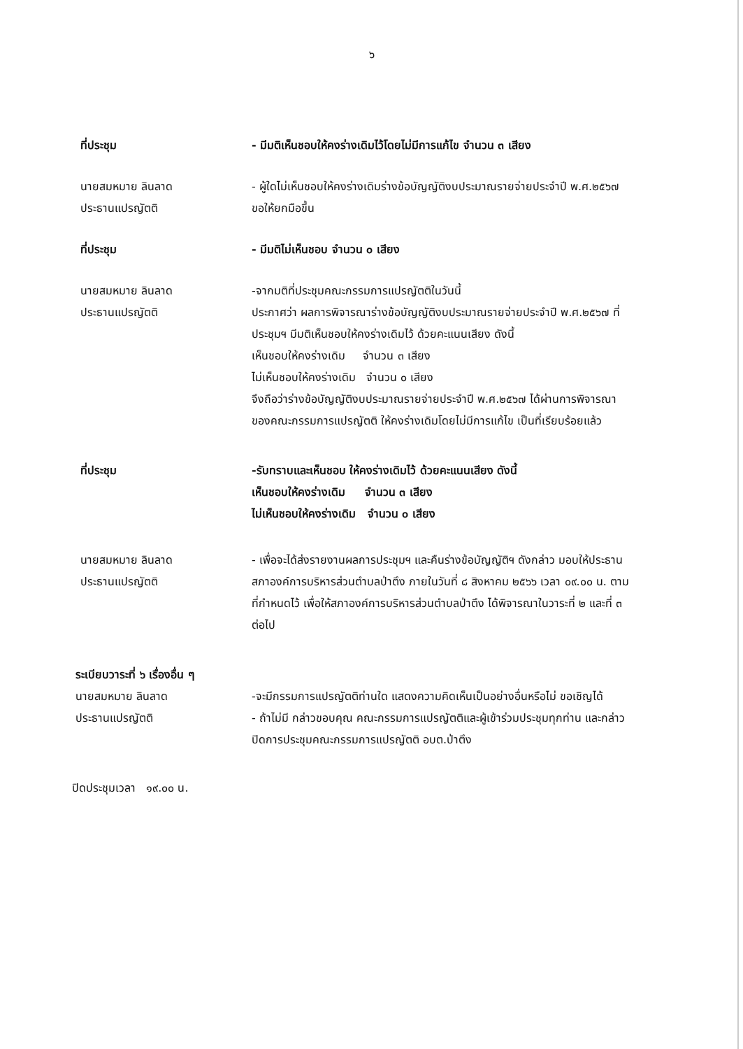๖
ที่ประชุม - มีมติเห็นชอบให้คงร่างเดิมไว้โดยไม่มีการแก้ไข จำนวน ๓ เสียง
นายสมหมาย ลินลาด
ประธานแปรญัตติ
- ผู้ใดไม่เห็นชอบให้คงร่างเดิมร่างข้อบัญญัติงบประมาณรายจ่ายประจำปี พ.ศ.๒๕๖๗ ขอให้ยกมือขึ้น
ที่ประชุม - มีมติไม่เห็นชอบ จำนวน ๐ เสียง
นายสมหมาย ลินลาด
ประธานแปรญัตติ
-จากมติที่ประชุมคณะกรรมการแปรญัตติในวันนี้
ประกาศว่า ผลการพิจารณาร่างข้อบัญญัติงบประมาณรายจ่ายประจำปี พ.ศ.๒๕๖๗ ที่ประชุมฯ มีมติเห็นชอบให้คงร่างเดิมไว้ ด้วยคะแนนเสียง ดังนี้
เห็นชอบให้คงร่างเดิม จำนวน ๓ เสียง
ไม่เห็นชอบให้คงร่างเดิม จำนวน ๐ เสียง
จึงถือว่าร่างข้อบัญญัติงบประมาณรายจ่ายประจำปี พ.ศ.๒๕๖๗ ได้ผ่านการพิจารณาของคณะกรรมการแปรญัตติ ให้คงร่างเดิมโดยไม่มีการแก้ไข เป็นที่เรียบร้อยแล้ว
ที่ประชุม -รับทราบและเห็นชอบ ให้คงร่างเดิมไว้ ด้วยคะแนนเสียง ดังนี้
เห็นชอบให้คงร่างเดิม จำนวน ๓ เสียง
ไม่เห็นชอบให้คงร่างเดิม จำนวน ๐ เสียง
นายสมหมาย ลินลาด
ประธานแปรญัตติ
- เพื่อจะได้ส่งรายงานผลการประชุมฯ และคืนร่างข้อบัญญัติฯ ดังกล่าว มอบให้ประธานสภาองค์การบริหารส่วนตำบลป่าตึง ภายในวันที่ ๘ สิงหาคม ๒๕๖๖ เวลา ๐๙.๐๐ น. ตามที่กำหนดไว้ เพื่อให้สภาองค์การบริหารส่วนตำบลป่าตึง ได้พิจารณาในวาระที่ ๒ และที่ ๓ ต่อไป
ระเบียบวาระที่ ๖ เรื่องอื่น ๆ
นายสมหมาย ลินลาด
ประธานแปรญัตติ
-จะมีกรรมการแปรญัตติท่านใด แสดงความคิดเห็นเป็นอย่างอื่นหรือไม่ ขอเชิญได้
- ถ้าไม่มี กล่าวขอบคุณ คณะกรรมการแปรญัตติและผู้เข้าร่วมประชุมทุกท่าน และกล่าวปิดการประชุมคณะกรรมการแปรญัตติ อบต.ป่าตึง
ปิดประชุมเวลา ๑๙.๐๐ น.